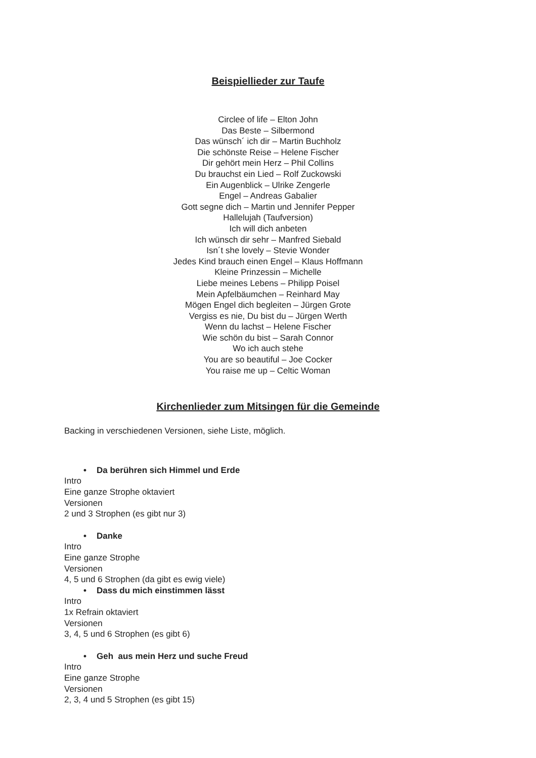Beispiellieder zur Taufe
Circlee of life – Elton John
Das Beste – Silbermond
Das wünsch´ ich dir – Martin Buchholz
Die schönste Reise – Helene Fischer
Dir gehört mein Herz – Phil Collins
Du brauchst ein Lied – Rolf Zuckowski
Ein Augenblick – Ulrike Zengerle
Engel – Andreas Gabalier
Gott segne dich – Martin und Jennifer Pepper
Hallelujah (Taufversion)
Ich will dich anbeten
Ich wünsch dir sehr – Manfred Siebald
Isn´t she lovely – Stevie Wonder
Jedes Kind brauch einen Engel – Klaus Hoffmann
Kleine Prinzessin – Michelle
Liebe meines Lebens – Philipp Poisel
Mein Apfelbäumchen – Reinhard May
Mögen Engel dich begleiten – Jürgen Grote
Vergiss es nie, Du bist du – Jürgen Werth
Wenn du lachst – Helene Fischer
Wie schön du bist – Sarah Connor
Wo ich auch stehe
You are so beautiful – Joe Cocker
You raise me up – Celtic Woman
Kirchenlieder zum Mitsingen für die Gemeinde
Backing in verschiedenen Versionen, siehe Liste, möglich.
• Da berühren sich Himmel und Erde
Intro
Eine ganze Strophe oktaviert
Versionen
2 und 3 Strophen (es gibt nur 3)
• Danke
Intro
Eine ganze Strophe
Versionen
4, 5 und 6 Strophen (da gibt es ewig viele)
• Dass du mich einstimmen lässt
Intro
1x Refrain oktaviert
Versionen
3, 4, 5 und 6 Strophen (es gibt 6)
• Geh aus mein Herz und suche Freud
Intro
Eine ganze Strophe
Versionen
2, 3, 4 und 5 Strophen (es gibt 15)